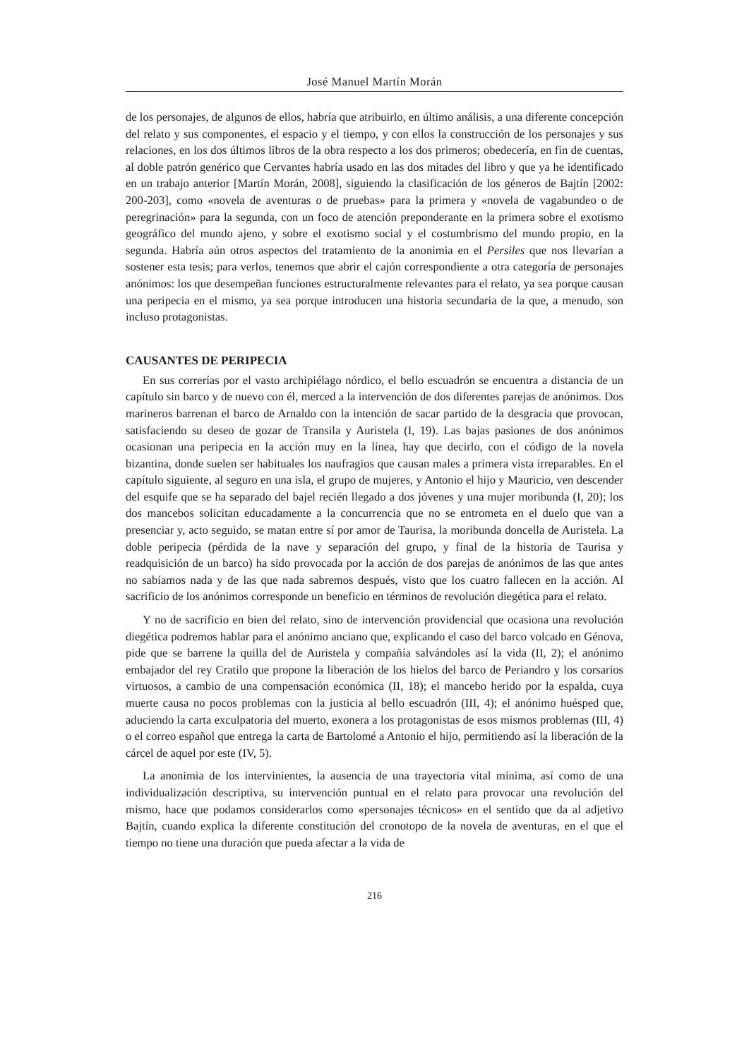José Manuel Martín Morán
de los personajes, de algunos de ellos, habría que atribuirlo, en último análisis, a una diferente concepción del relato y sus componentes, el espacio y el tiempo, y con ellos la construcción de los personajes y sus relaciones, en los dos últimos libros de la obra respecto a los dos primeros; obedecería, en fin de cuentas, al doble patrón genérico que Cervantes habría usado en las dos mitades del libro y que ya he identificado en un trabajo anterior [Martín Morán, 2008], siguiendo la clasificación de los géneros de Bajtín [2002: 200-203], como «novela de aventuras o de pruebas» para la primera y «novela de vagabundeo o de peregrinación» para la segunda, con un foco de atención preponderante en la primera sobre el exotismo geográfico del mundo ajeno, y sobre el exotismo social y el costumbrismo del mundo propio, en la segunda. Habría aún otros aspectos del tratamiento de la anonimia en el Persiles que nos llevarían a sostener esta tesis; para verlos, tenemos que abrir el cajón correspondiente a otra categoría de personajes anónimos: los que desempeñan funciones estructuralmente relevantes para el relato, ya sea porque causan una peripecia en el mismo, ya sea porque introducen una historia secundaria de la que, a menudo, son incluso protagonistas.
CAUSANTES DE PERIPECIA
En sus correrías por el vasto archipiélago nórdico, el bello escuadrón se encuentra a distancia de un capítulo sin barco y de nuevo con él, merced a la intervención de dos diferentes parejas de anónimos. Dos marineros barrenan el barco de Arnaldo con la intención de sacar partido de la desgracia que provocan, satisfaciendo su deseo de gozar de Transila y Auristela (I, 19). Las bajas pasiones de dos anónimos ocasionan una peripecia en la acción muy en la línea, hay que decirlo, con el código de la novela bizantina, donde suelen ser habituales los naufragios que causan males a primera vista irreparables. En el capítulo siguiente, al seguro en una isla, el grupo de mujeres, y Antonio el hijo y Mauricio, ven descender del esquife que se ha separado del bajel recién llegado a dos jóvenes y una mujer moribunda (I, 20); los dos mancebos solicitan educadamente a la concurrencia que no se entrometa en el duelo que van a presenciar y, acto seguido, se matan entre sí por amor de Taurisa, la moribunda doncella de Auristela. La doble peripecia (pérdida de la nave y separación del grupo, y final de la historia de Taurisa y readquisición de un barco) ha sido provocada por la acción de dos parejas de anónimos de las que antes no sabíamos nada y de las que nada sabremos después, visto que los cuatro fallecen en la acción. Al sacrificio de los anónimos corresponde un beneficio en términos de revolución diegética para el relato.
Y no de sacrificio en bien del relato, sino de intervención providencial que ocasiona una revolución diegética podremos hablar para el anónimo anciano que, explicando el caso del barco volcado en Génova, pide que se barrene la quilla del de Auristela y compañía salvándoles así la vida (II, 2); el anónimo embajador del rey Cratilo que propone la liberación de los hielos del barco de Periandro y los corsarios virtuosos, a cambio de una compensación económica (II, 18); el mancebo herido por la espalda, cuya muerte causa no pocos problemas con la justicia al bello escuadrón (III, 4); el anónimo huésped que, aduciendo la carta exculpatoria del muerto, exonera a los protagonistas de esos mismos problemas (III, 4) o el correo español que entrega la carta de Bartolomé a Antonio el hijo, permitiendo así la liberación de la cárcel de aquel por este (IV, 5).
La anonimia de los intervinientes, la ausencia de una trayectoria vital mínima, así como de una individualización descriptiva, su intervención puntual en el relato para provocar una revolución del mismo, hace que podamos considerarlos como «personajes técnicos» en el sentido que da al adjetivo Bajtín, cuando explica la diferente constitución del cronotopo de la novela de aventuras, en el que el tiempo no tiene una duración que pueda afectar a la vida de
216